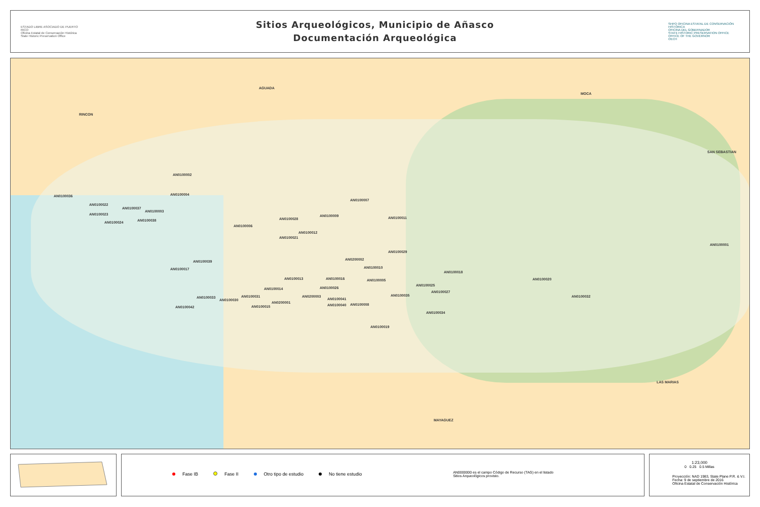ESTADO LIBRE ASOCIADO DE PUERTO RICO
Oficina Estatal de Conservación Histórica
State Historic Preservation Office
Sitios Arqueológicos, Municipio de Añasco
Documentación Arqueológica
SHPO OFICINA ESTATAL DE CONSERVACIÓN HISTÓRICA
OFICINA DEL GOBERNADOR
STATE HISTORIC PRESERVATION OFFICE
OFFICE OF THE GOVERNOR
OECH
AGUADA
MOCA
RINCON
SAN SEBASTIAN
LAS MARIAS
MAYAGUEZ
AN0100036
AN0100002
AN0100004
AN0100022
AN0100023
AN0100037
AN0100003
AN0100024 AN0100038
AN0100006
AN0100028
AN0100012
AN0100021
AN0100009
AN0100007
AN0100011
AN0100029
AN0200002
AN0100010
AN0100039
AN0100017
AN0100013 AN0100016 AN0100005
AN0100018
AN0100020
AN0100001
AN0100025
AN0100027
AN0100026 AN0100014
AN0200003 AN0100035 AN0100033
AN0100030
AN0100031
AN0100041
AN0200001
AN0100015 AN0100040 AN0100008
AN0100032
AN0100042
AN0100034
AN0100019
Fase IB Fase II Otro tipo de estudio No tiene estudio AN0000000 es el campo Código de Recurso (TAG) en el listado
Sitios Arqueológicos provisto.
1:23,000
0 0.25 0.5 Millas
Proyección: NAD 1983, State Plane P.R. & V.I.
Fecha: 9 de septiembre de 2016
Oficina Estatal de Conservación Histórica